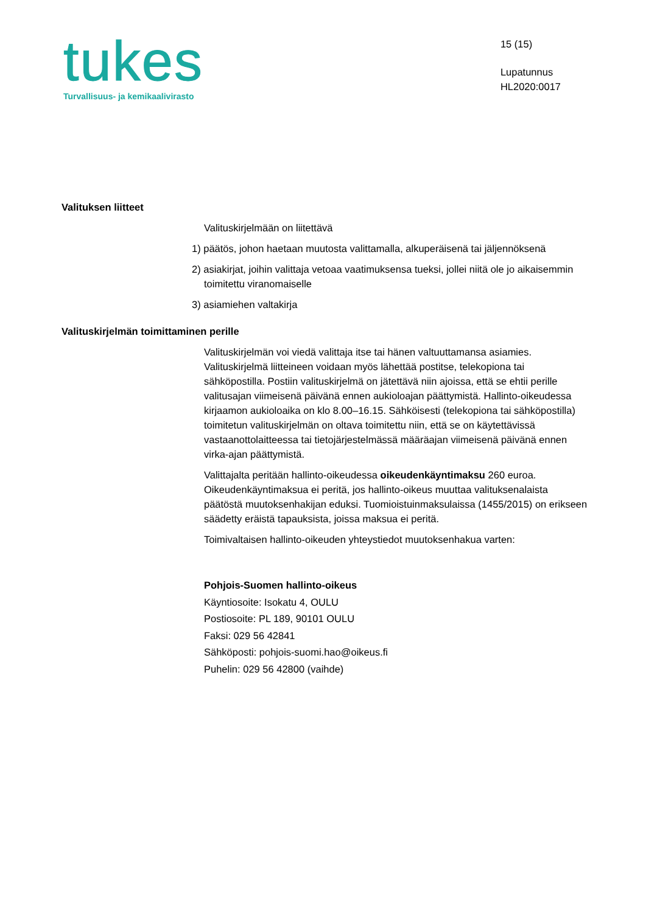tukes
Turvallisuus- ja kemikaalivirasto
15 (15)
Lupatunnus
HL2020:0017
Valituksen liitteet
Valituskirjelmään on liitettävä
1) päätös, johon haetaan muutosta valittamalla, alkuperäisenä tai jäljennöksenä
2) asiakirjat, joihin valittaja vetoaa vaatimuksensa tueksi, jollei niitä ole jo aikaisemmin toimitettu viranomaiselle
3) asiamiehen valtakirja
Valituskirjelmän toimittaminen perille
Valituskirjelmän voi viedä valittaja itse tai hänen valtuuttamansa asiamies. Valituskirjelmä liitteineen voidaan myös lähettää postitse, telekopiona tai sähköpostilla. Postiin valituskirjelmä on jätettävä niin ajoissa, että se ehtii perille valitusajan viimeisenä päivänä ennen aukioloajan päättymistä. Hallinto-oikeudessa kirjaamon aukioloaika on klo 8.00–16.15. Sähköisesti (telekopiona tai sähköpostilla) toimitetun valituskirjelmän on oltava toimitettu niin, että se on käytettävissä vastaanottolaitteessa tai tietojärjestelmässä määräajan viimeisenä päivänä ennen virka-ajan päättymistä.
Valittajalta peritään hallinto-oikeudessa oikeudenkäyntimaksu 260 euroa. Oikeudenkäyntimaksua ei peritä, jos hallinto-oikeus muuttaa valituksenalaista päätöstä muutoksenhakijan eduksi. Tuomioistuinmaksulaissa (1455/2015) on erikseen säädetty eräistä tapauksista, joissa maksua ei peritä.
Toimivaltaisen hallinto-oikeuden yhteystiedot muutoksenhakua varten:
Pohjois-Suomen hallinto-oikeus
Käyntiosoite: Isokatu 4, OULU
Postiosoite: PL 189, 90101 OULU
Faksi: 029 56 42841
Sähköposti: pohjois-suomi.hao@oikeus.fi
Puhelin: 029 56 42800 (vaihde)